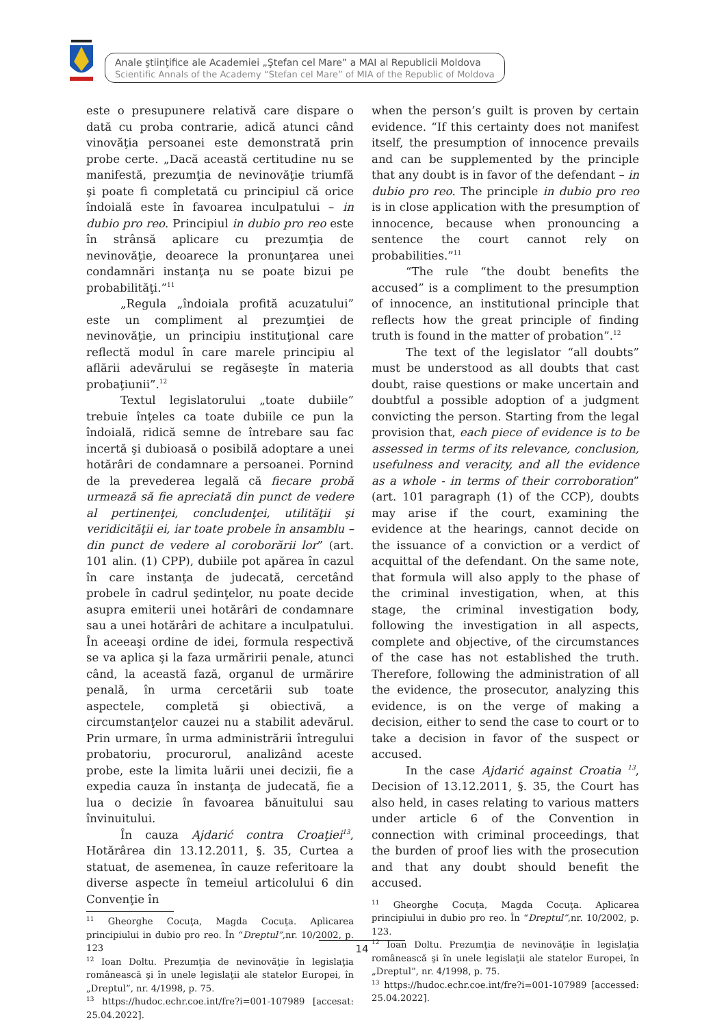Anale ştiinţifice ale Academiei „Ştefan cel Mare” a MAI al Republicii Moldova
Scientific Annals of the Academy “Stefan cel Mare” of MIA of the Republic of Moldova
este o presupunere relativă care dispare o dată cu proba contrarie, adică atunci când vinovăţia persoanei este demonstrată prin probe certe. „Dacă această certitudine nu se manifestă, prezumţia de nevinovăţie triumfă şi poate fi completată cu principiul că orice îndoială este în favoarea inculpatului – in dubio pro reo. Principiul in dubio pro reo este în strânsă aplicare cu prezumţia de nevinovăţie, deoarece la pronunţarea unei condamnări instanţa nu se poate bizui pe probabilităţi.”<sup>11</sup>
„Regula „îndoiala profită acuzatului” este un compliment al prezumţiei de nevinovăţie, un principiu instituţional care reflectă modul în care marele principiu al aflării adevărului se regăseşte în materia probaţiunii”.<sup>12</sup>
Textul legislatorului „toate dubiile” trebuie înţeles ca toate dubiile ce pun la îndoială, ridică semne de întrebare sau fac incertă şi dubioasă o posibilă adoptare a unei hotărâri de condamnare a persoanei. Pornind de la prevederea legală că fiecare probă urmează să fie apreciată din punct de vedere al pertinenţei, concludenţei, utilităţii şi veridicităţii ei, iar toate probele în ansamblu – din punct de vedere al coroborării lor” (art. 101 alin. (1) CPP), dubiile pot apărea în cazul în care instanţa de judecată, cercetând probele în cadrul şedinţelor, nu poate decide asupra emiterii unei hotărâri de condamnare sau a unei hotărâri de achitare a inculpatului. În aceeaşi ordine de idei, formula respectivă se va aplica şi la faza urmăririi penale, atunci când, la această fază, organul de urmărire penală, în urma cercetării sub toate aspectele, completă şi obiectivă, a circumstanţelor cauzei nu a stabilit adevărul. Prin urmare, în urma administrării întregului probatoriu, procurorul, analizând aceste probe, este la limita luării unei decizii, fie a expedia cauza în instanţa de judecată, fie a lua o decizie în favoarea bănuitului sau învinuitului.
În cauza Ajdarić contra Croaţiei<sup>13</sup>, Hotărârea din 13.12.2011, §. 35, Curtea a statuat, de asemenea, în cauze referitoare la diverse aspecte în temeiul articolului 6 din Convenţie în
<sup>11</sup> Gheorghe Cocuţa, Magda Cocuţa. Aplicarea principiului in dubio pro reo. În “Dreptul”,nr. 10/2002, p. 123
<sup>12</sup> Ioan Doltu. Prezumţia de nevinovăţie în legislaţia românească şi în unele legislaţii ale statelor Europei, în „Dreptul”, nr. 4/1998, p. 75.
<sup>13</sup> https://hudoc.echr.coe.int/fre?i=001-107989 [accesat: 25.04.2022].
when the person’s guilt is proven by certain evidence. “If this certainty does not manifest itself, the presumption of innocence prevails and can be supplemented by the principle that any doubt is in favor of the defendant – in dubio pro reo. The principle in dubio pro reo is in close application with the presumption of innocence, because when pronouncing a sentence the court cannot rely on probabilities.”<sup>11</sup>
“The rule “the doubt benefits the accused” is a compliment to the presumption of innocence, an institutional principle that reflects how the great principle of finding truth is found in the matter of probation”.<sup>12</sup>
The text of the legislator “all doubts” must be understood as all doubts that cast doubt, raise questions or make uncertain and doubtful a possible adoption of a judgment convicting the person. Starting from the legal provision that, each piece of evidence is to be assessed in terms of its relevance, conclusion, usefulness and veracity, and all the evidence as a whole - in terms of their corroboration” (art. 101 paragraph (1) of the CCP), doubts may arise if the court, examining the evidence at the hearings, cannot decide on the issuance of a conviction or a verdict of acquittal of the defendant. On the same note, that formula will also apply to the phase of the criminal investigation, when, at this stage, the criminal investigation body, following the investigation in all aspects, complete and objective, of the circumstances of the case has not established the truth. Therefore, following the administration of all the evidence, the prosecutor, analyzing this evidence, is on the verge of making a decision, either to send the case to court or to take a decision in favor of the suspect or accused.
In the case Ajdarić against Croatia <sup>13</sup>, Decision of 13.12.2011, §. 35, the Court has also held, in cases relating to various matters under article 6 of the Convention in connection with criminal proceedings, that the burden of proof lies with the prosecution and that any doubt should benefit the accused.
<sup>11</sup> Gheorghe Cocuţa, Magda Cocuţa. Aplicarea principiului in dubio pro reo. În “Dreptul”,nr. 10/2002, p. 123.
<sup>12</sup> Ioan Doltu. Prezumţia de nevinovăţie în legislaţia românească şi în unele legislaţii ale statelor Europei, în „Dreptul”, nr. 4/1998, p. 75.
<sup>13</sup> https://hudoc.echr.coe.int/fre?i=001-107989 [accessed: 25.04.2022].
14